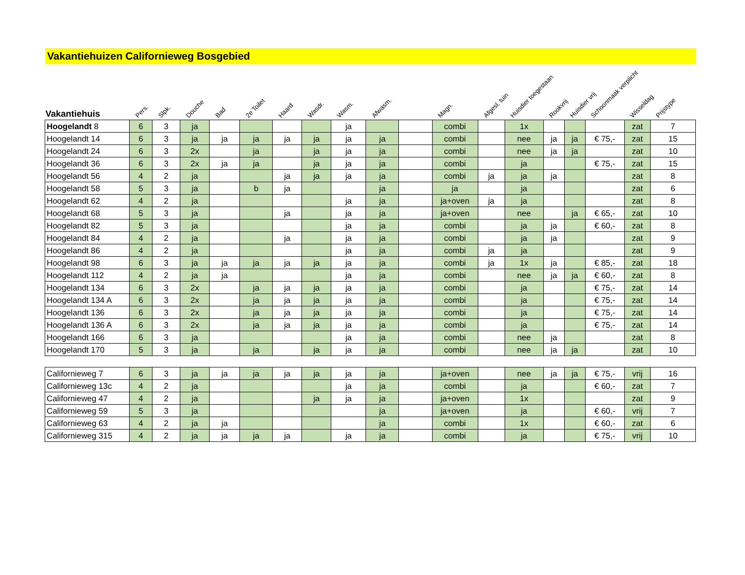Vakantiehuizen Californieweg Bosgebied
| Vakantiehuis | Pers. | Slpk. | Douche | Bad | 2e Toilet | Haard | Wasdr. | Wasm. | Afwasm. | | Magn. | Afgesl. tuin | Huisdier toegestaan | Rookvrij | Huisdier vrij | Schoonmaak verplicht | Wisseldag | Prijstype |
| --- | --- | --- | --- | --- | --- | --- | --- | --- | --- | --- | --- | --- | --- | --- | --- | --- | --- | --- |
| Hoogelandt 8 | 6 | 3 | ja | | | | | ja | | | combi | | 1x | | | | zat | 7 |
| Hoogelandt 14 | 6 | 3 | ja | ja | ja | ja | ja | ja | ja | | combi | | nee | ja | ja | € 75,- | zat | 15 |
| Hoogelandt 24 | 6 | 3 | 2x | | ja | | ja | ja | ja | | combi | | nee | ja | ja | | zat | 10 |
| Hoogelandt 36 | 6 | 3 | 2x | ja | ja | | ja | ja | ja | | combi | | ja | | | € 75,- | zat | 15 |
| Hoogelandt 56 | 4 | 2 | ja | | | ja | ja | ja | ja | | combi | ja | ja | ja | | | zat | 8 |
| Hoogelandt 58 | 5 | 3 | ja | | b | ja | | | ja | | ja | | ja | | | | zat | 6 |
| Hoogelandt 62 | 4 | 2 | ja | | | | | ja | ja | | ja+oven | ja | ja | | | | zat | 8 |
| Hoogelandt 68 | 5 | 3 | ja | | | ja | | ja | ja | | ja+oven | | nee | | ja | € 65,- | zat | 10 |
| Hoogelandt 82 | 5 | 3 | ja | | | | | ja | ja | | combi | | ja | ja | | € 60,- | zat | 8 |
| Hoogelandt 84 | 4 | 2 | ja | | | ja | | ja | ja | | combi | | ja | ja | | | zat | 9 |
| Hoogelandt 86 | 4 | 2 | ja | | | | | ja | ja | | combi | ja | ja | | | | zat | 9 |
| Hoogelandt 98 | 6 | 3 | ja | ja | ja | ja | ja | ja | ja | | combi | ja | 1x | ja | | € 85,- | zat | 18 |
| Hoogelandt 112 | 4 | 2 | ja | ja | | | | ja | ja | | combi | | nee | ja | ja | € 60,- | zat | 8 |
| Hoogelandt 134 | 6 | 3 | 2x | | ja | ja | ja | ja | ja | | combi | | ja | | | € 75,- | zat | 14 |
| Hoogelandt 134 A | 6 | 3 | 2x | | ja | ja | ja | ja | ja | | combi | | ja | | | € 75,- | zat | 14 |
| Hoogelandt 136 | 6 | 3 | 2x | | ja | ja | ja | ja | ja | | combi | | ja | | | € 75,- | zat | 14 |
| Hoogelandt 136 A | 6 | 3 | 2x | | ja | ja | ja | ja | ja | | combi | | ja | | | € 75,- | zat | 14 |
| Hoogelandt 166 | 6 | 3 | ja | | | | | ja | ja | | combi | | nee | ja | | | zat | 8 |
| Hoogelandt 170 | 5 | 3 | ja | | ja | | ja | ja | ja | | combi | | nee | ja | ja | | zat | 10 |
| Californieweg 7 | 6 | 3 | ja | ja | ja | ja | ja | ja | ja | | ja+oven | | nee | ja | ja | € 75,- | vrij | 16 |
| Californieweg 13c | 4 | 2 | ja | | | | | ja | ja | | combi | | ja | | | € 60,- | zat | 7 |
| Californieweg 47 | 4 | 2 | ja | | | | ja | ja | ja | | ja+oven | | 1x | | | | zat | 9 |
| Californieweg 59 | 5 | 3 | ja | | | | | | ja | | ja+oven | | ja | | | € 60,- | vrij | 7 |
| Californieweg 63 | 4 | 2 | ja | ja | | | | | ja | | combi | | 1x | | | € 60,- | zat | 6 |
| Californieweg 315 | 4 | 2 | ja | ja | ja | ja | | ja | ja | | combi | | ja | | | € 75,- | vrij | 10 |